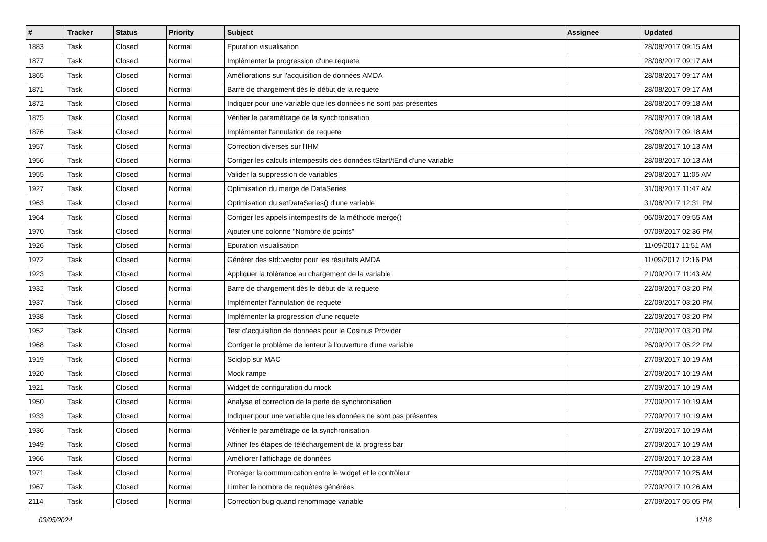| # | Tracker | Status | Priority | Subject | Assignee | Updated |
| --- | --- | --- | --- | --- | --- | --- |
| 1883 | Task | Closed | Normal | Epuration visualisation | | 28/08/2017 09:15 AM |
| 1877 | Task | Closed | Normal | Implémenter la progression d'une requete | | 28/08/2017 09:17 AM |
| 1865 | Task | Closed | Normal | Améliorations sur l'acquisition de données AMDA | | 28/08/2017 09:17 AM |
| 1871 | Task | Closed | Normal | Barre de chargement dès le début de la requete | | 28/08/2017 09:17 AM |
| 1872 | Task | Closed | Normal | Indiquer pour une variable que les données ne sont pas présentes | | 28/08/2017 09:18 AM |
| 1875 | Task | Closed | Normal | Vérifier le paramétrage de la synchronisation | | 28/08/2017 09:18 AM |
| 1876 | Task | Closed | Normal | Implémenter l'annulation de requete | | 28/08/2017 09:18 AM |
| 1957 | Task | Closed | Normal | Correction diverses sur l'IHM | | 28/08/2017 10:13 AM |
| 1956 | Task | Closed | Normal | Corriger les calculs intempestifs des données tStart/tEnd d'une variable | | 28/08/2017 10:13 AM |
| 1955 | Task | Closed | Normal | Valider la suppression de variables | | 29/08/2017 11:05 AM |
| 1927 | Task | Closed | Normal | Optimisation du merge de DataSeries | | 31/08/2017 11:47 AM |
| 1963 | Task | Closed | Normal | Optimisation du setDataSeries() d'une variable | | 31/08/2017 12:31 PM |
| 1964 | Task | Closed | Normal | Corriger les appels intempestifs de la méthode merge() | | 06/09/2017 09:55 AM |
| 1970 | Task | Closed | Normal | Ajouter une colonne "Nombre de points" | | 07/09/2017 02:36 PM |
| 1926 | Task | Closed | Normal | Epuration visualisation | | 11/09/2017 11:51 AM |
| 1972 | Task | Closed | Normal | Générer des std::vector pour les résultats AMDA | | 11/09/2017 12:16 PM |
| 1923 | Task | Closed | Normal | Appliquer la tolérance au chargement de la variable | | 21/09/2017 11:43 AM |
| 1932 | Task | Closed | Normal | Barre de chargement dès le début de la requete | | 22/09/2017 03:20 PM |
| 1937 | Task | Closed | Normal | Implémenter l'annulation de requete | | 22/09/2017 03:20 PM |
| 1938 | Task | Closed | Normal | Implémenter la progression d'une requete | | 22/09/2017 03:20 PM |
| 1952 | Task | Closed | Normal | Test d'acquisition de données pour le Cosinus Provider | | 22/09/2017 03:20 PM |
| 1968 | Task | Closed | Normal | Corriger le problème de lenteur à l'ouverture d'une variable | | 26/09/2017 05:22 PM |
| 1919 | Task | Closed | Normal | Sciqlop sur MAC | | 27/09/2017 10:19 AM |
| 1920 | Task | Closed | Normal | Mock rampe | | 27/09/2017 10:19 AM |
| 1921 | Task | Closed | Normal | Widget de configuration du mock | | 27/09/2017 10:19 AM |
| 1950 | Task | Closed | Normal | Analyse et correction de la perte de synchronisation | | 27/09/2017 10:19 AM |
| 1933 | Task | Closed | Normal | Indiquer pour une variable que les données ne sont pas présentes | | 27/09/2017 10:19 AM |
| 1936 | Task | Closed | Normal | Vérifier le paramétrage de la synchronisation | | 27/09/2017 10:19 AM |
| 1949 | Task | Closed | Normal | Affiner les étapes de téléchargement de la progress bar | | 27/09/2017 10:19 AM |
| 1966 | Task | Closed | Normal | Améliorer l'affichage de données | | 27/09/2017 10:23 AM |
| 1971 | Task | Closed | Normal | Protéger la communication entre le widget et le contrôleur | | 27/09/2017 10:25 AM |
| 1967 | Task | Closed | Normal | Limiter le nombre de requêtes générées | | 27/09/2017 10:26 AM |
| 2114 | Task | Closed | Normal | Correction bug quand renommage variable | | 27/09/2017 05:05 PM |
03/05/2024 11/16